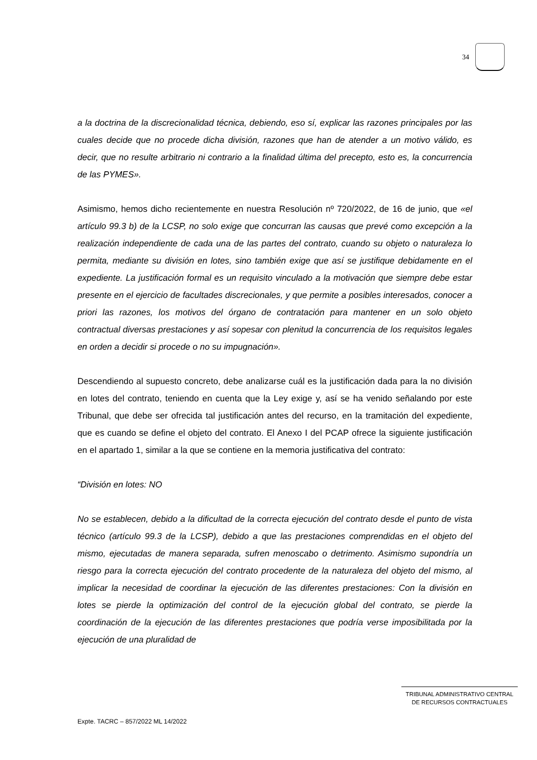34
a la doctrina de la discrecionalidad técnica, debiendo, eso sí, explicar las razones principales por las cuales decide que no procede dicha división, razones que han de atender a un motivo válido, es decir, que no resulte arbitrario ni contrario a la finalidad última del precepto, esto es, la concurrencia de las PYMES».
Asimismo, hemos dicho recientemente en nuestra Resolución nº 720/2022, de 16 de junio, que «el artículo 99.3 b) de la LCSP, no solo exige que concurran las causas que prevé como excepción a la realización independiente de cada una de las partes del contrato, cuando su objeto o naturaleza lo permita, mediante su división en lotes, sino también exige que así se justifique debidamente en el expediente. La justificación formal es un requisito vinculado a la motivación que siempre debe estar presente en el ejercicio de facultades discrecionales, y que permite a posibles interesados, conocer a priori las razones, los motivos del órgano de contratación para mantener en un solo objeto contractual diversas prestaciones y así sopesar con plenitud la concurrencia de los requisitos legales en orden a decidir si procede o no su impugnación».
Descendiendo al supuesto concreto, debe analizarse cuál es la justificación dada para la no división en lotes del contrato, teniendo en cuenta que la Ley exige y, así se ha venido señalando por este Tribunal, que debe ser ofrecida tal justificación antes del recurso, en la tramitación del expediente, que es cuando se define el objeto del contrato. El Anexo I del PCAP ofrece la siguiente justificación en el apartado 1, similar a la que se contiene en la memoria justificativa del contrato:
“División en lotes: NO
No se establecen, debido a la dificultad de la correcta ejecución del contrato desde el punto de vista técnico (artículo 99.3 de la LCSP), debido a que las prestaciones comprendidas en el objeto del mismo, ejecutadas de manera separada, sufren menoscabo o detrimento. Asimismo supondría un riesgo para la correcta ejecución del contrato procedente de la naturaleza del objeto del mismo, al implicar la necesidad de coordinar la ejecución de las diferentes prestaciones: Con la división en lotes se pierde la optimización del control de la ejecución global del contrato, se pierde la coordinación de la ejecución de las diferentes prestaciones que podría verse imposibilitada por la ejecución de una pluralidad de
TRIBUNAL ADMINISTRATIVO CENTRAL
DE RECURSOS CONTRACTUALES
Expte. TACRC – 857/2022 ML 14/2022